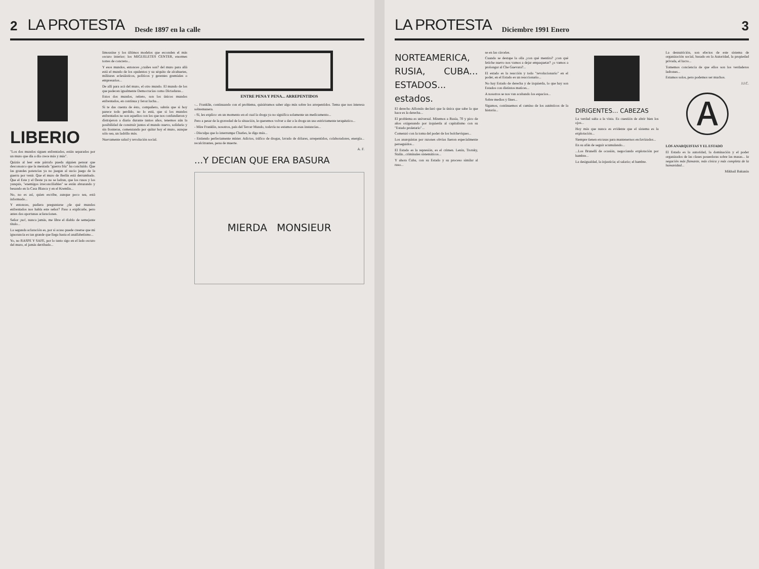2 LA PROTESTA Desde 1897 en la calle
LIBERIO
"Los dos mundos siguen enfrentados, están separados por un muro que día a día crece más y más".
Quizás al leer este párrafo pueda alguien pensar que desconozco que la mentada "guerra fría" ha concluído. Que las grandes potencias ya no juegan al sucio juego de la guerra por venir. Que el muro de Berlín está derrumbado. Que el Este y el Oeste ya no se ladran, que los rusos y los yanquis, "enemigos irreconciliables" se están abrazando y besando en la Casa Blanca y en el Kremlin...
No, no es así, quien escribe, aunque poco sea, está informado...
Y entonces, pudiera preguntarse ¿de qué mundos enfrentados nos habla este señor? Paso a explicarle, pero antes dos oportunas aclaraciones.
Señor ¡no!, nunca jamás, me libre el diablo de semejante título...
La segunda aclaración es, por si acaso puede creerse que mi ignorancia es tan grande que llega hasta el analfabetismo...
Yo, no RASPE Y SAFE, por lo tanto sigo en el lado oscuro del muro, el jamás derribado...
limousine y los últimos modelos que esconden el más oscuro interior; los MIGUELETES CENTER, enormes torres de concreto...
Y esos mundos, entonces ¿cuáles son? del muro para allá está el mundo de los opulentos y su séquito de alcahuetes, militares eclesiásticos, políticos y gerentes gremiales o empresarios...
De allí para acá del muro, el otro mundo. El mundo de los que padecen igualmente Democracias como Dictaduras...
Estos dos mundos, reitero, son los únicos mundos enfrentados, en continua y feroz lucha...
Si te das cuenta de ésto, compañero, sabrás que si hoy parece todo perdido, no lo está, que si los mundos enfrentados no son aquellos con los que nos confundieron y distrajeron a diario durante tantos años, tenemos aún la posibilidad de construir juntos el mundo nuevo, solidario y sin fronteras, comenzando por quitar hoy el muro, aunque sólo sea, un ladrillo más.
Nuevamente salud y revolución social.
ENTRE PENA Y PENA... ARREPENTIDOS
-... Franklin, continuando con el problema, quisiéramos saber algo más sobre los arrepentidos. Tema que nos interesa sobremanera.
- Sí, les explico: en un momento en el cual la droga ya no significa solamente un medicamento...
Pero a pesar de la gravedad de la situación, le queremos volver a dar a la droga un uso estrictamente terapéutico...
- Mire Franklin, nosotros, país del Tercer Mundo, todavía no estamos en esas instancias...
- Disculpa que lo interrumpa Charles, le digo más...
- Entiendo perfectamente míster. Adictos, tráfico de drogas, lavado de dólares, arrepentidos, colaboradores, energía... recalcitrantes, pena de muerte.
A. F.
...Y DECIAN QUE ERA BASURA
MIERDA MONSIEUR
LA PROTESTA Diciembre 1991 Enero 3
NORTEAMERICA, RUSIA, CUBA... ESTADOS... estados.
El derecho Alfonsín declaró que la única que sabe la que hace es la derecha...
El problema es universal. Miremos a Rusia, 70 y pico de años oxigenando por izquierda al capitalismo con su "Estado proletario"...
Comenzó con la toma del poder de los bolcheviques...
Los anarquistas por razones obvias fueron especialmente perseguidos...
El Estado es la represión, es el crimen. Lenin, Trotsky, Stalin...criminales sistemáticos...
Y ahora Cuba, con su Estado y su proceso similar al ruso...
se en las cárceles.
Cuando se destape la olla ¿con qué mentira? ¿con qué fetiche nuevo nos vamos a dejar empaquetar? ¿o vamos a prolongar al Che Guevara?...
El estado es la reacción y todo "revolucionario" en el poder, en el Estado es un reaccionario...
No hay Estado de derecha y de izquierda, lo que hay son Estados con distintos matices...
A nosotros se nos van acabando los espacios...
Sobre medios y fines...
Sigamos, continuemos el camino de los auténticos de la historia...
DIRIGENTES... CABEZAS
La verdad salta a la vista. Es cuestión de abrir bien los ojos...
Hoy más que nunca es evidente que el sistema es la explotación...
Siempre tienen excusas para mantenernos esclavizados...
En su afán de seguir acumulando...
...Los Brunelli de ocasión, negociando explotación por hambre...
La desigualdad, la injusticia; el salario; el hambre.
La desnutrición, son efectos de este sistema de organización social, basado en la Autoridad, la propiedad privada, el lucro...
Tomemos conciencia de que ellos son los verdaderos ladrones...
Estamos solos, pero podemos ser muchos.
J.J.C.
Ⓐ
LOS ANARQUISTAS Y EL ESTADO
El Estado es la autoridad, la dominación y el poder organizados de las clases poseedoras sobre las masas... la negación más flamante, más cínica y más completa de la humanidad...
Mikhail Bakunin